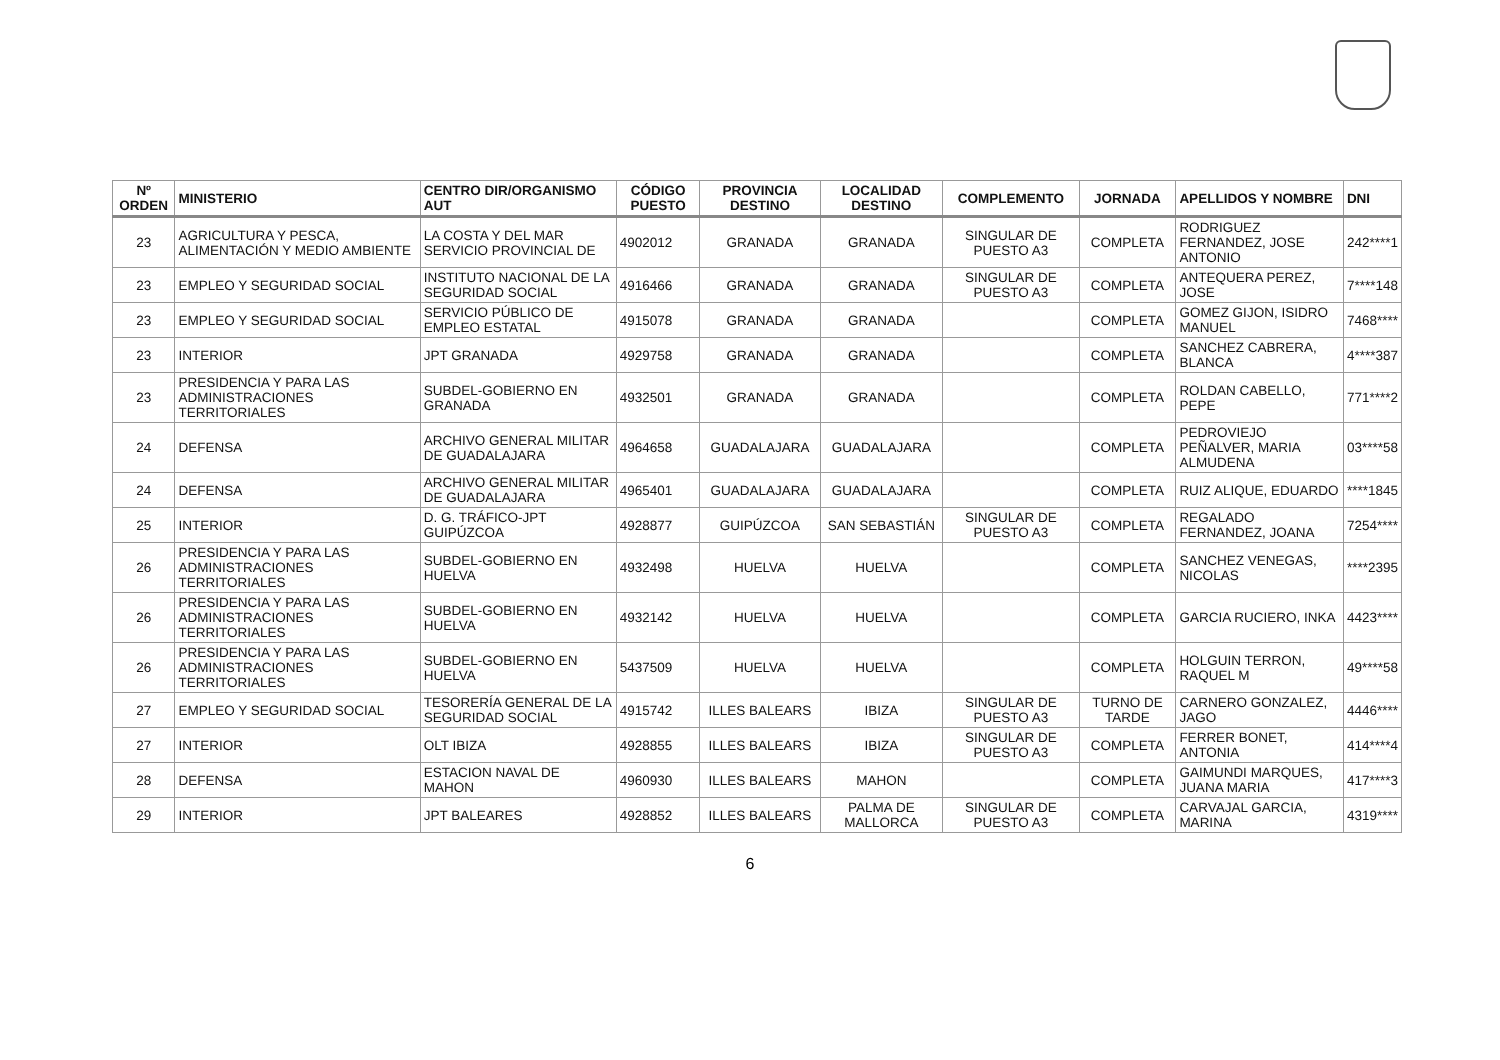| Nº ORDEN | MINISTERIO | CENTRO DIR/ORGANISMO AUT | CÓDIGO PUESTO | PROVINCIA DESTINO | LOCALIDAD DESTINO | COMPLEMENTO | JORNADA | APELLIDOS Y NOMBRE | DNI |
| --- | --- | --- | --- | --- | --- | --- | --- | --- | --- |
| 23 | AGRICULTURA Y PESCA, ALIMENTACIÓN Y MEDIO AMBIENTE | LA COSTA Y DEL MAR SERVICIO PROVINCIAL DE | 4902012 | GRANADA | GRANADA | SINGULAR DE PUESTO A3 | COMPLETA | RODRIGUEZ FERNANDEZ, JOSE ANTONIO | 242****1 |
| 23 | EMPLEO Y SEGURIDAD SOCIAL | INSTITUTO NACIONAL DE LA SEGURIDAD SOCIAL | 4916466 | GRANADA | GRANADA | SINGULAR DE PUESTO A3 | COMPLETA | ANTEQUERA PEREZ, JOSE | 7****148 |
| 23 | EMPLEO Y SEGURIDAD SOCIAL | SERVICIO PÚBLICO DE EMPLEO ESTATAL | 4915078 | GRANADA | GRANADA | | COMPLETA | GOMEZ GIJON, ISIDRO MANUEL | 7468**** |
| 23 | INTERIOR | JPT GRANADA | 4929758 | GRANADA | GRANADA | | COMPLETA | SANCHEZ CABRERA, BLANCA | 4****387 |
| 23 | PRESIDENCIA Y PARA LAS ADMINISTRACIONES TERRITORIALES | SUBDEL-GOBIERNO EN GRANADA | 4932501 | GRANADA | GRANADA | | COMPLETA | ROLDAN CABELLO, PEPE | 771****2 |
| 24 | DEFENSA | ARCHIVO GENERAL MILITAR DE GUADALAJARA | 4964658 | GUADALAJARA | GUADALAJARA | | COMPLETA | PEDROVIEJO PEÑALVER, MARIA ALMUDENA | 03****58 |
| 24 | DEFENSA | ARCHIVO GENERAL MILITAR DE GUADALAJARA | 4965401 | GUADALAJARA | GUADALAJARA | | COMPLETA | RUIZ ALIQUE, EDUARDO | ****1845 |
| 25 | INTERIOR | D. G. TRÁFICO-JPT GUIPÚZCOA | 4928877 | GUIPÚZCOA | SAN SEBASTIÁN | SINGULAR DE PUESTO A3 | COMPLETA | REGALADO FERNANDEZ, JOANA | 7254**** |
| 26 | PRESIDENCIA Y PARA LAS ADMINISTRACIONES TERRITORIALES | SUBDEL-GOBIERNO EN HUELVA | 4932498 | HUELVA | HUELVA | | COMPLETA | SANCHEZ VENEGAS, NICOLAS | ****2395 |
| 26 | PRESIDENCIA Y PARA LAS ADMINISTRACIONES TERRITORIALES | SUBDEL-GOBIERNO EN HUELVA | 4932142 | HUELVA | HUELVA | | COMPLETA | GARCIA RUCIERO, INKA | 4423**** |
| 26 | PRESIDENCIA Y PARA LAS ADMINISTRACIONES TERRITORIALES | SUBDEL-GOBIERNO EN HUELVA | 5437509 | HUELVA | HUELVA | | COMPLETA | HOLGUIN TERRON, RAQUEL M | 49****58 |
| 27 | EMPLEO Y SEGURIDAD SOCIAL | TESORERÍA GENERAL DE LA SEGURIDAD SOCIAL | 4915742 | ILLES BALEARS | IBIZA | SINGULAR DE PUESTO A3 | TURNO DE TARDE | CARNERO GONZALEZ, JAGO | 4446**** |
| 27 | INTERIOR | OLT IBIZA | 4928855 | ILLES BALEARS | IBIZA | SINGULAR DE PUESTO A3 | COMPLETA | FERRER BONET, ANTONIA | 414****4 |
| 28 | DEFENSA | ESTACION NAVAL DE MAHON | 4960930 | ILLES BALEARS | MAHON | | COMPLETA | GAIMUNDI MARQUES, JUANA MARIA | 417****3 |
| 29 | INTERIOR | JPT BALEARES | 4928852 | ILLES BALEARS | PALMA DE MALLORCA | SINGULAR DE PUESTO A3 | COMPLETA | CARVAJAL GARCIA, MARINA | 4319**** |
6